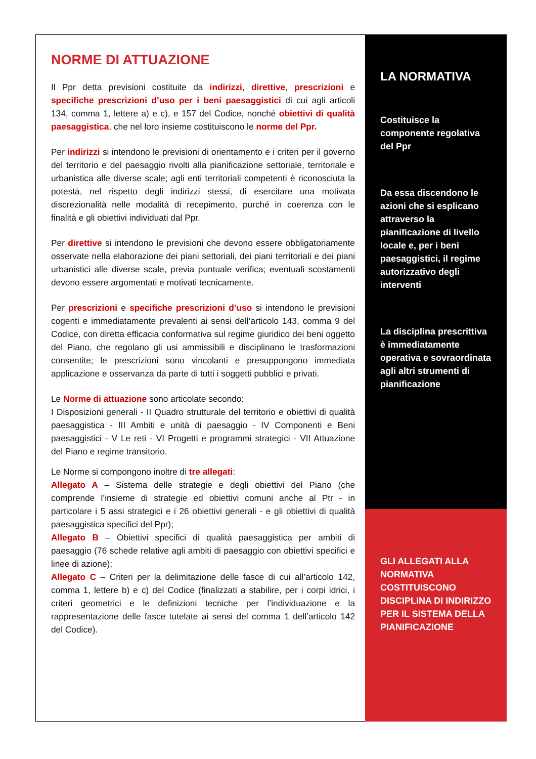NORME DI ATTUAZIONE
Il Ppr detta previsioni costituite da indirizzi, direttive, prescrizioni e specifiche prescrizioni d’uso per i beni paesaggistici di cui agli articoli 134, comma 1, lettere a) e c), e 157 del Codice, nonché obiettivi di qualità paesaggistica, che nel loro insieme costituiscono le norme del Ppr.
Per indirizzi si intendono le previsioni di orientamento e i criteri per il governo del territorio e del paesaggio rivolti alla pianificazione settoriale, territoriale e urbanistica alle diverse scale; agli enti territoriali competenti è riconosciuta la potestà, nel rispetto degli indirizzi stessi, di esercitare una motivata discrezionalità nelle modalità di recepimento, purché in coerenza con le finalità e gli obiettivi individuati dal Ppr.
Per direttive si intendono le previsioni che devono essere obbligatoriamente osservate nella elaborazione dei piani settoriali, dei piani territoriali e dei piani urbanistici alle diverse scale, previa puntuale verifica; eventuali scostamenti devono essere argomentati e motivati tecnicamente.
Per prescrizioni e specifiche prescrizioni d’uso si intendono le previsioni cogenti e immediatamente prevalenti ai sensi dell’articolo 143, comma 9 del Codice, con diretta efficacia conformativa sul regime giuridico dei beni oggetto del Piano, che regolano gli usi ammissibili e disciplinano le trasformazioni consentite; le prescrizioni sono vincolanti e presuppongono immediata applicazione e osservanza da parte di tutti i soggetti pubblici e privati.
Le Norme di attuazione sono articolate secondo:
I Disposizioni generali - II Quadro strutturale del territorio e obiettivi di qualità paesaggistica - III Ambiti e unità di paesaggio - IV Componenti e Beni paesaggistici - V Le reti - VI Progetti e programmi strategici - VII Attuazione del Piano e regime transitorio.
Le Norme si compongono inoltre di tre allegati:
Allegato A – Sistema delle strategie e degli obiettivi del Piano (che comprende l’insieme di strategie ed obiettivi comuni anche al Ptr - in particolare i 5 assi strategici e i 26 obiettivi generali - e gli obiettivi di qualità paesaggistica specifici del Ppr);
Allegato B – Obiettivi specifici di qualità paesaggistica per ambiti di paesaggio (76 schede relative agli ambiti di paesaggio con obiettivi specifici e linee di azione);
Allegato C – Criteri per la delimitazione delle fasce di cui all’articolo 142, comma 1, lettere b) e c) del Codice (finalizzati a stabilire, per i corpi idrici, i criteri geometrici e le definizioni tecniche per l’individuazione e la rappresentazione delle fasce tutelate ai sensi del comma 1 dell’articolo 142 del Codice).
LA NORMATIVA
Costituisce la componente regolativa del Ppr
Da essa discendono le azioni che si esplicano attraverso la pianificazione di livello locale e, per i beni paesaggistici, il regime autorizzativo degli interventi
La disciplina prescrittiva è immediatamente operativa e sovraordinata agli altri strumenti di pianificazione
GLI ALLEGATI ALLA NORMATIVA COSTITUISCONO DISCIPLINA DI INDIRIZZO PER IL SISTEMA DELLA PIANIFICAZIONE